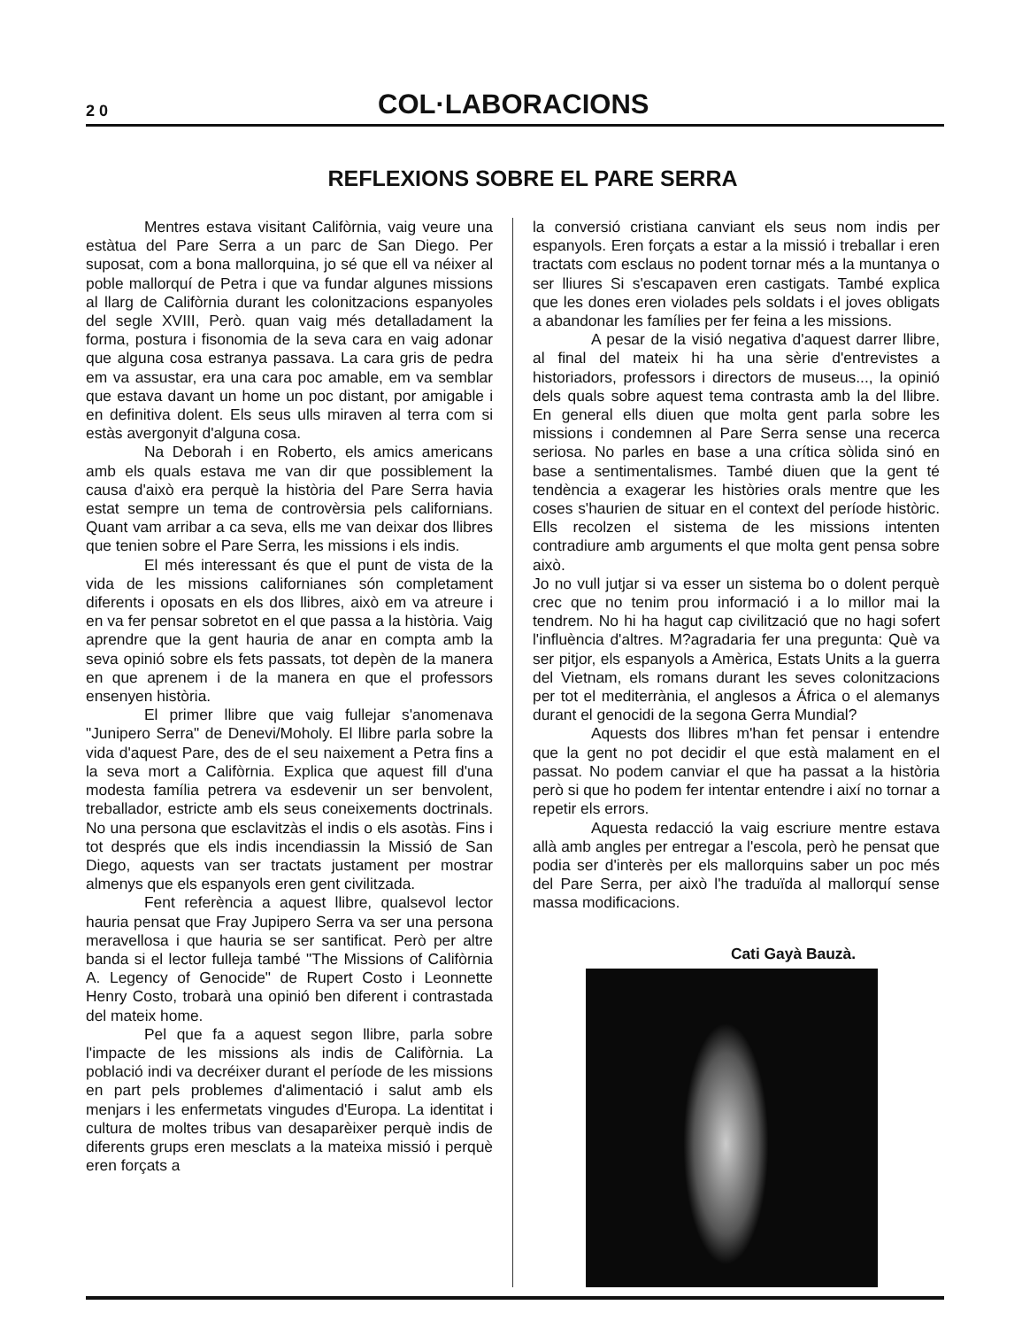2 0
COL·LABORACIONS
REFLEXIONS SOBRE EL PARE SERRA
Mentres estava visitant Califòrnia, vaig veure una estàtua del Pare Serra a un parc de San Diego. Per suposat, com a bona mallorquina, jo sé que ell va néixer al poble mallorquí de Petra i que va fundar algunes missions al llarg de Califòrnia durant les colonitzacions espanyoles del segle XVIII, Però. quan vaig més detalladament la forma, postura i fisonomia de la seva cara en vaig adonar que alguna cosa estranya passava. La cara gris de pedra em va assustar, era una cara poc amable, em va semblar que estava davant un home un poc distant, por amigable i en definitiva dolent. Els seus ulls miraven al terra com si estàs avergonyit d'alguna cosa.
Na Deborah i en Roberto, els amics americans amb els quals estava me van dir que possiblement la causa d'això era perquè la història del Pare Serra havia estat sempre un tema de controvèrsia pels californians. Quant vam arribar a ca seva, ells me van deixar dos llibres que tenien sobre el Pare Serra, les missions i els indis.
El més interessant és que el punt de vista de la vida de les missions californianes són completament diferents i oposats en els dos llibres, això em va atreure i en va fer pensar sobretot en el que passa a la història. Vaig aprendre que la gent hauria de anar en compta amb la seva opinió sobre els fets passats, tot depèn de la manera en que aprenem i de la manera en que el professors ensenyen història.
El primer llibre que vaig fullejar s'anomenava "Junipero Serra" de Denevi/Moholy. El llibre parla sobre la vida d'aquest Pare, des de el seu naixement a Petra fins a la seva mort a Califòrnia. Explica que aquest fill d'una modesta família petrera va esdevenir un ser benvolent, treballador, estricte amb els seus coneixements doctrinals. No una persona que esclavitzàs el indis o els asotàs. Fins i tot després que els indis incendiassin la Missió de San Diego, aquests van ser tractats justament per mostrar almenys que els espanyols eren gent civilitzada.
Fent referència a aquest llibre, qualsevol lector hauria pensat que Fray Jupipero Serra va ser una persona meravellosa i que hauria se ser santificat. Però per altre banda si el lector fulleja també "The Missions of Califòrnia A. Legency of Genocide" de Rupert Costo i Leonnette Henry Costo, trobarà una opinió ben diferent i contrastada del mateix home.
Pel que fa a aquest segon llibre, parla sobre l'impacte de les missions als indis de Califòrnia. La població indi va decréixer durant el període de les missions en part pels problemes d'alimentació i salut amb els menjars i les enfermetats vingudes d'Europa. La identitat i cultura de moltes tribus van desaparèixer perquè indis de diferents grups eren mesclats a la mateixa missió i perquè eren forçats a
la conversió cristiana canviant els seus nom indis per espanyols. Eren forçats a estar a la missió i treballar i eren tractats com esclaus no podent tornar més a la muntanya o ser lliures Si s'escapaven eren castigats. També explica que les dones eren violades pels soldats i el joves obligats a abandonar les famílies per fer feina a les missions.
A pesar de la visió negativa d'aquest darrer llibre, al final del mateix hi ha una sèrie d'entrevistes a historiadors, professors i directors de museus..., la opinió dels quals sobre aquest tema contrasta amb la del llibre. En general ells diuen que molta gent parla sobre les missions i condemnen al Pare Serra sense una recerca seriosa. No parles en base a una crítica sòlida sinó en base a sentimentalismes. També diuen que la gent té tendència a exagerar les històries orals mentre que les coses s'haurien de situar en el context del període històric. Ells recolzen el sistema de les missions intenten contradiure amb arguments el que molta gent pensa sobre això.
Jo no vull jutjar si va esser un sistema bo o dolent perquè crec que no tenim prou informació i a lo millor mai la tendrem. No hi ha hagut cap civilització que no hagi sofert l'influència d'altres. M?agradaria fer una pregunta: Què va ser pitjor, els espanyols a Amèrica, Estats Units a la guerra del Vietnam, els romans durant les seves colonitzacions per tot el mediterrània, el anglesos a África o el alemanys durant el genocidi de la segona Gerra Mundial?
Aquests dos llibres m'han fet pensar i entendre que la gent no pot decidir el que està malament en el passat. No podem canviar el que ha passat a la història però si que ho podem fer intentar entendre i així no tornar a repetir els errors.
Aquesta redacció la vaig escriure mentre estava allà amb angles per entregar a l'escola, però he pensat que podia ser d'interès per els mallorquins saber un poc més del Pare Serra, per això l'he traduïda al mallorquí sense massa modificacions.
Cati Gayà Bauzà.